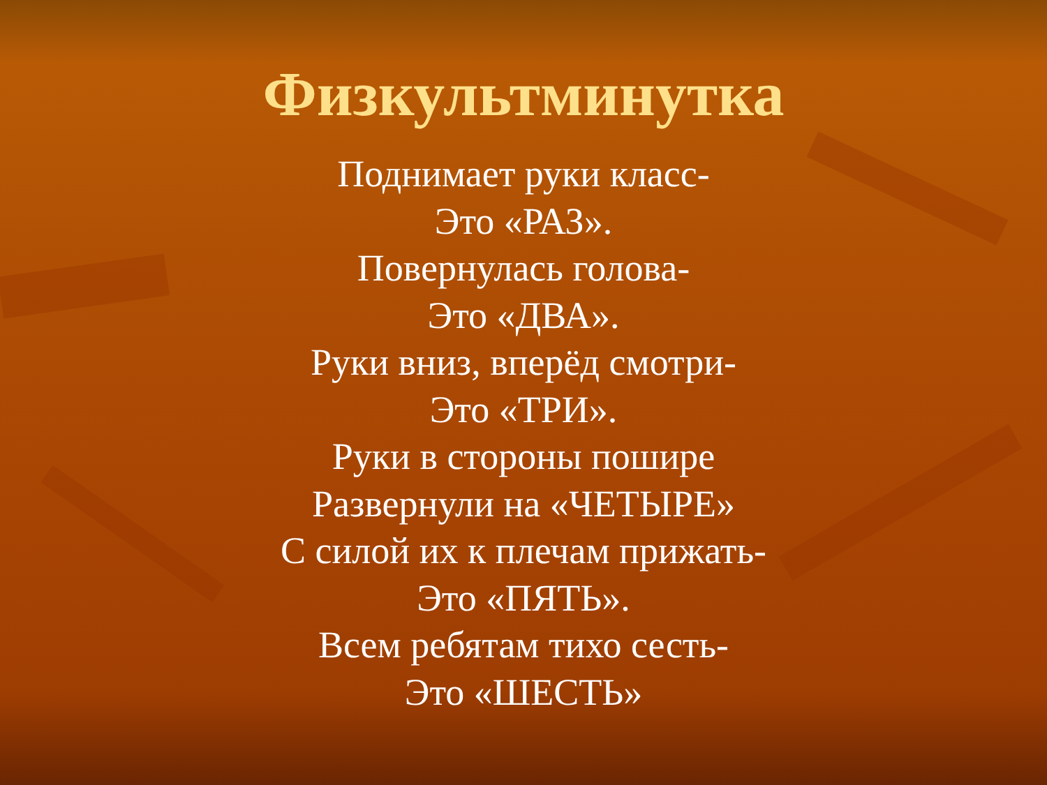Физкультминутка
Поднимает руки класс-
Это «РАЗ».
Повернулась голова-
Это «ДВА».
Руки вниз, вперёд смотри-
Это «ТРИ».
Руки в стороны пошире
Развернули на «ЧЕТЫРЕ»
С силой их к плечам прижать-
Это «ПЯТЬ».
Всем ребятам тихо сесть-
Это «ШЕСТЬ»